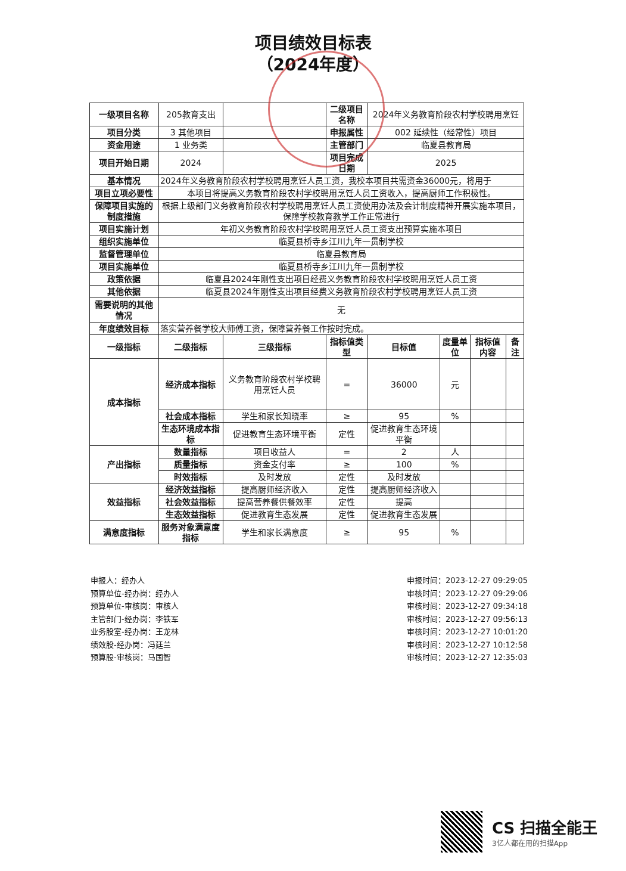项目绩效目标表
（2024年度）
| 一级项目名称 | 205教育支出 | | 二级项目名称 | 2024年义务教育阶段农村学校聘用烹饪 | | | |
| 项目分类 | 3 其他项目 | | 申报属性 | 002 延续性（经常性）项目 | | | |
| 资金用途 | 1 业务类 | | 主管部门 | 临夏县教育局 | | | |
| 项目开始日期 | 2024 | | 项目完成日期 | 2025 | | | |
| 基本情况 | 2024年义务教育阶段农村学校聘用烹饪人员工资，我校本项目共需资金36000元，将用于 | | | | | | |
| 项目立项必要性 | 本项目将提高义务教育阶段农村学校聘用烹饪人员工资收入，提高厨师工作积极性。 | | | | | | |
| 保障项目实施的制度措施 | 根据上级部门义务教育阶段农村学校聘用烹饪人员工资使用办法及会计制度精神开展实施本项目，保障学校教育教学工作正常进行 | | | | | | |
| 项目实施计划 | 年初义务教育阶段农村学校聘用烹饪人员工资支出预算实施本项目 | | | | | | |
| 组织实施单位 | 临夏县桥寺乡江川九年一贯制学校 | | | | | | |
| 监督管理单位 | 临夏县教育局 | | | | | | |
| 项目实施单位 | 临夏县桥寺乡江川九年一贯制学校 | | | | | | |
| 政策依据 | 临夏县2024年刚性支出项目经费义务教育阶段农村学校聘用烹饪人员工资 | | | | | | |
| 其他依据 | 临夏县2024年刚性支出项目经费义务教育阶段农村学校聘用烹饪人员工资 | | | | | | |
| 需要说明的其他情况 | 无 | | | | | | |
| 年度绩效目标 | 落实营养餐学校大师傅工资，保障营养餐工作按时完成。 | | | | | | |
| 一级指标 | 二级指标 | 三级指标 | 指标值类型 | 目标值 | 度量单位 | 指标值内容 | 备注 |
| 成本指标 | 经济成本指标 | 义务教育阶段农村学校聘用烹饪人员 | = | 36000 | 元 | | |
| | 社会成本指标 | 学生和家长知晓率 | ≥ | 95 | % | | |
| | 生态环境成本指标 | 促进教育生态环境平衡 | 定性 | 促进教育生态环境平衡 | | | |
| 产出指标 | 数量指标 | 项目收益人 | = | 2 | 人 | | |
| | 质量指标 | 资金支付率 | ≥ | 100 | % | | |
| | 时效指标 | 及时发放 | 定性 | 及时发放 | | | |
| 效益指标 | 经济效益指标 | 提高厨师经济收入 | 定性 | 提高厨师经济收入 | | | |
| | 社会效益指标 | 提高营养餐供餐效率 | 定性 | 提高 | | | |
| | 生态效益指标 | 促进教育生态发展 | 定性 | 促进教育生态发展 | | | |
| 满意度指标 | 服务对象满意度指标 | 学生和家长满意度 | ≥ | 95 | % | | |
申报人：经办人
预算单位-经办岗：经办人
预算单位-审核岗：审核人
主管部门-经办岗：李铁军
业务股室-经办岗：王龙林
绩效股-经办岗：冯廷兰
预算股-审核岗：马国智
申报时间：2023-12-27 09:29:05
审核时间：2023-12-27 09:29:06
审核时间：2023-12-27 09:34:18
审核时间：2023-12-27 09:56:13
审核时间：2023-12-27 10:01:20
审核时间：2023-12-27 10:12:58
审核时间：2023-12-27 12:35:03
CS 扫描全能王
3亿人都在用的扫描App